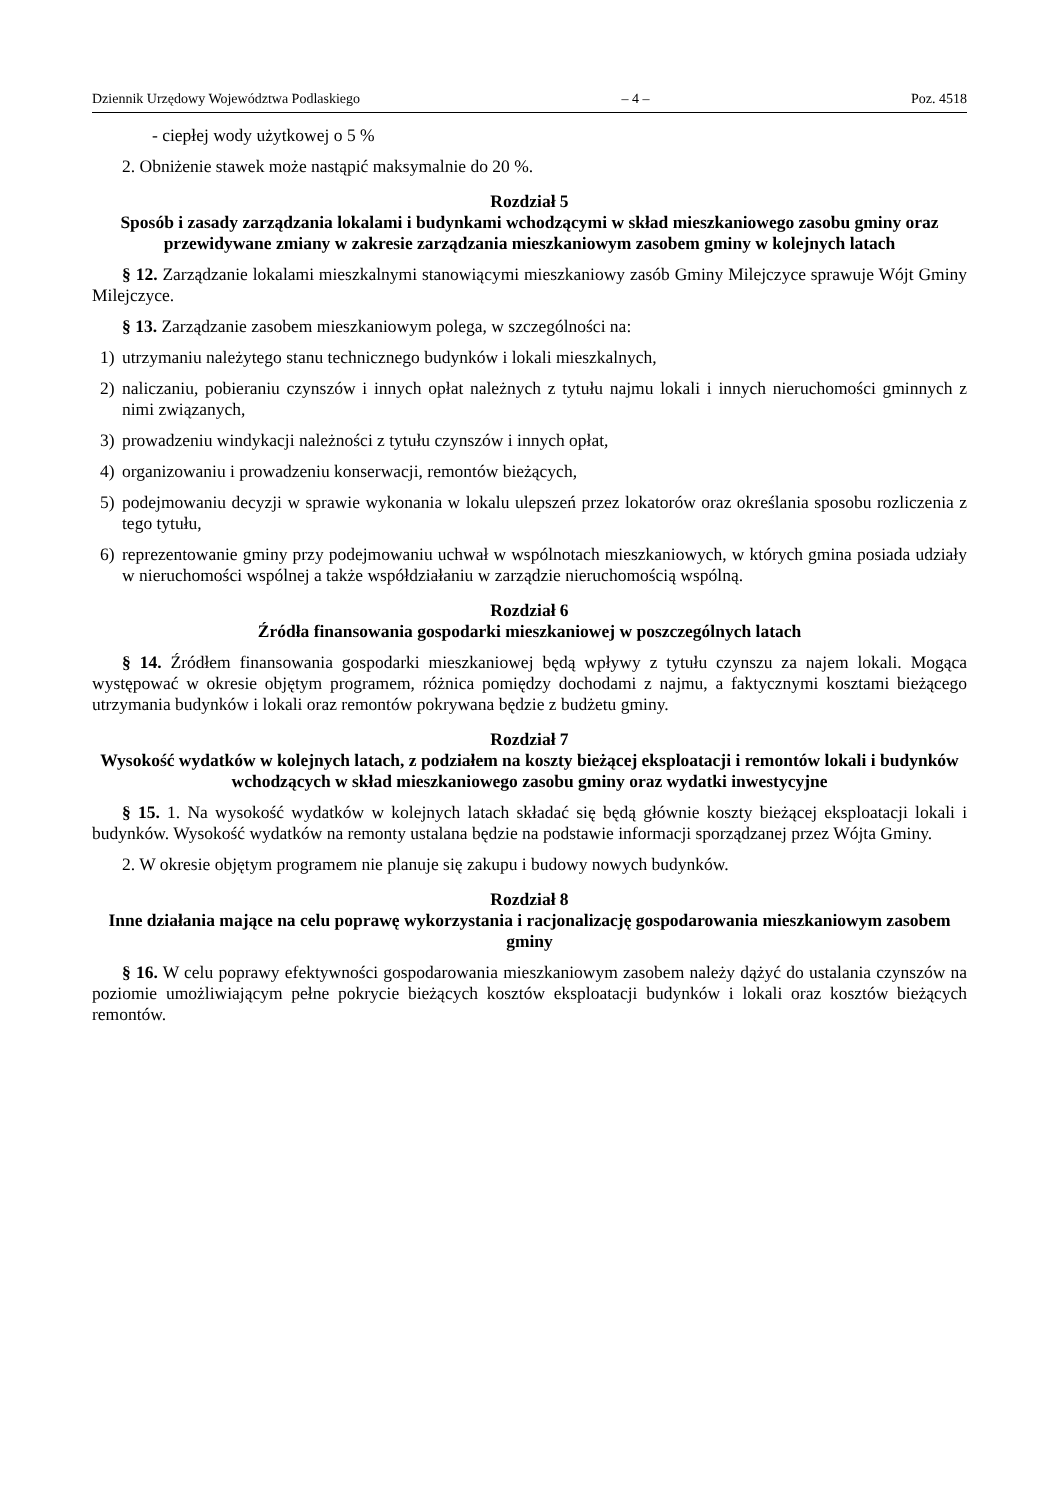Dziennik Urzędowy Województwa Podlaskiego – 4 – Poz. 4518
- ciepłej wody użytkowej o 5 %
2. Obniżenie stawek może nastąpić maksymalnie do 20 %.
Rozdział 5
Sposób i zasady zarządzania lokalami i budynkami wchodzącymi w skład mieszkaniowego zasobu gminy oraz przewidywane zmiany w zakresie zarządzania mieszkaniowym zasobem gminy w kolejnych latach
§ 12. Zarządzanie lokalami mieszkalnymi stanowiącymi mieszkaniowy zasób Gminy Milejczyce sprawuje Wójt Gminy Milejczyce.
§ 13. Zarządzanie zasobem mieszkaniowym polega, w szczególności na:
1) utrzymaniu należytego stanu technicznego budynków i lokali mieszkalnych,
2) naliczaniu, pobieraniu czynszów i innych opłat należnych z tytułu najmu lokali i innych nieruchomości gminnych z nimi związanych,
3) prowadzeniu windykacji należności z tytułu czynszów i innych opłat,
4) organizowaniu i prowadzeniu konserwacji, remontów bieżących,
5) podejmowaniu decyzji w sprawie wykonania w lokalu ulepszeń przez lokatorów oraz określania sposobu rozliczenia z tego tytułu,
6) reprezentowanie gminy przy podejmowaniu uchwał w wspólnotach mieszkaniowych, w których gmina posiada udziały w nieruchomości wspólnej a także współdziałaniu w zarządzie nieruchomością wspólną.
Rozdział 6
Źródła finansowania gospodarki mieszkaniowej w poszczególnych latach
§ 14. Źródłem finansowania gospodarki mieszkaniowej będą wpływy z tytułu czynszu za najem lokali. Mogąca występować w okresie objętym programem, różnica pomiędzy dochodami z najmu, a faktycznymi kosztami bieżącego utrzymania budynków i lokali oraz remontów pokrywana będzie z budżetu gminy.
Rozdział 7
Wysokość wydatków w kolejnych latach, z podziałem na koszty bieżącej eksploatacji i remontów lokali i budynków wchodzących w skład mieszkaniowego zasobu gminy oraz wydatki inwestycyjne
§ 15. 1. Na wysokość wydatków w kolejnych latach składać się będą głównie koszty bieżącej eksploatacji lokali i budynków. Wysokość wydatków na remonty ustalana będzie na podstawie informacji sporządzanej przez Wójta Gminy.
2. W okresie objętym programem nie planuje się zakupu i budowy nowych budynków.
Rozdział 8
Inne działania mające na celu poprawę wykorzystania i racjonalizację gospodarowania mieszkaniowym zasobem gminy
§ 16. W celu poprawy efektywności gospodarowania mieszkaniowym zasobem należy dążyć do ustalania czynszów na poziomie umożliwiającym pełne pokrycie bieżących kosztów eksploatacji budynków i lokali oraz kosztów bieżących remontów.